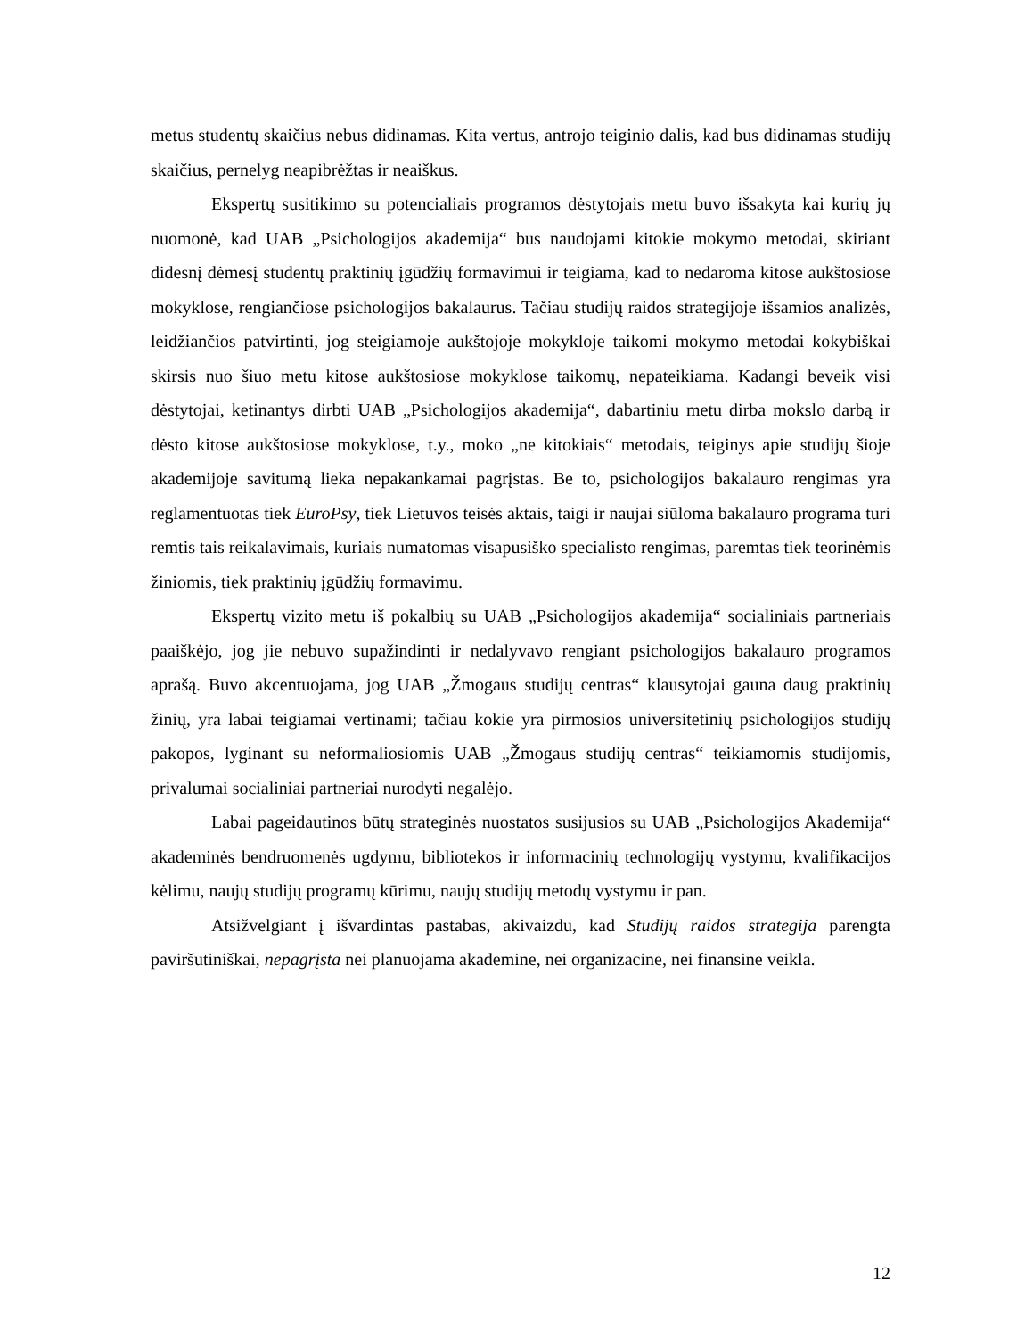metus studentų skaičius nebus didinamas. Kita vertus, antrojo teiginio dalis, kad bus didinamas studijų skaičius, pernelyg neapibrėžtas ir neaiškus.
Ekspertų susitikimo su potencialiais programos dėstytojais metu buvo išsakyta kai kurių jų nuomonė, kad UAB „Psichologijos akademija“ bus naudojami kitokie mokymo metodai, skiriant didesnį dėmesį studentų praktinių įgūdžių formavimui ir teigiama, kad to nedaroma kitose aukštosiose mokyklose, rengiančiose psichologijos bakalaurus. Tačiau studijų raidos strategijoje išsamios analizės, leidžiančios patvirtinti, jog steigiamoje aukštojoje mokykloje taikomi mokymo metodai kokybiškai skirsis nuo šiuo metu kitose aukštosiose mokyklose taikomų, nepateikiama. Kadangi beveik visi dėstytojai, ketinantys dirbti UAB „Psichologijos akademija“, dabartiniu metu dirba mokslo darbą ir dėsto kitose aukštosiose mokyklose, t.y., moko „ne kitokiais“ metodais, teiginys apie studijų šioje akademijoje savitumą lieka nepakankamai pagrįstas. Be to, psichologijos bakalauro rengimas yra reglamentuotas tiek EuroPsy, tiek Lietuvos teisės aktais, taigi ir naujai siūloma bakalauro programa turi remtis tais reikalavimais, kuriais numatomas visapusiško specialisto rengimas, paremtas tiek teorinėmis žiniomis, tiek praktinių įgūdžių formavimu.
Ekspertų vizito metu iš pokalbių su UAB „Psichologijos akademija“ socialiniais partneriais paaiškėjo, jog jie nebuvo supažindinti ir nedalyvavo rengiant psichologijos bakalauro programos aprašą. Buvo akcentuojama, jog UAB „Žmogaus studijų centras“ klausytojai gauna daug praktinių žinių, yra labai teigiamai vertinami; tačiau kokie yra pirmosios universitetinių psichologijos studijų pakopos, lyginant su neformaliosiomis UAB „Žmogaus studijų centras“ teikiamomis studijomis, privalumai socialiniai partneriai nurodyti negalėjo.
Labai pageidautinos būtų strateginės nuostatos susijusios su UAB „Psichologijos Akademija“ akademinės bendruomenės ugdymu, bibliotekos ir informacinių technologijų vystymu, kvalifikacijos kėlimu, naujų studijų programų kūrimu, naujų studijų metodų vystymu ir pan.
Atsižvelgiant į išvardintas pastabas, akivaizdu, kad Studijų raidos strategija parengta paviršutiniškai, nepagrįsta nei planuojama akademine, nei organizacine, nei finansine veikla.
12